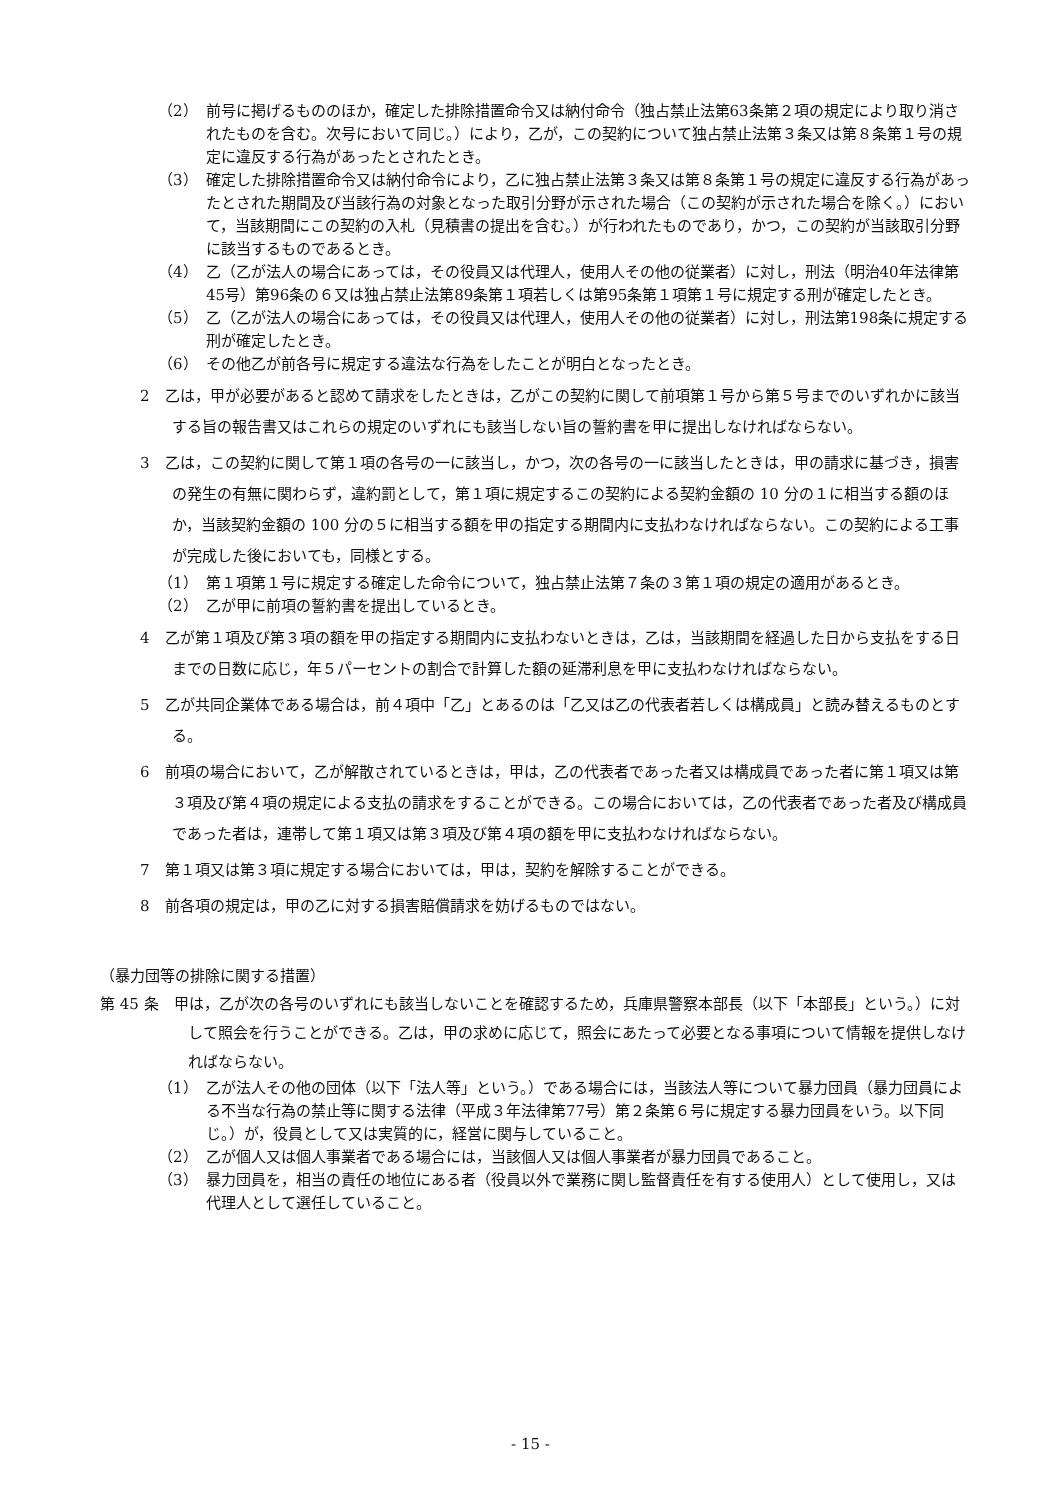（2）　前号に掲げるもののほか，確定した排除措置命令又は納付命令（独占禁止法第63条第２項の規定により取り消されたものを含む。次号において同じ。）により，乙が，この契約について独占禁止法第３条又は第８条第１号の規定に違反する行為があったとされたとき。
（3）　確定した排除措置命令又は納付命令により，乙に独占禁止法第３条又は第８条第１号の規定に違反する行為があったとされた期間及び当該行為の対象となった取引分野が示された場合（この契約が示された場合を除く。）において，当該期間にこの契約の入札（見積書の提出を含む。）が行われたものであり，かつ，この契約が当該取引分野に該当するものであるとき。
（4）　乙（乙が法人の場合にあっては，その役員又は代理人，使用人その他の従業者）に対し，刑法（明治40年法律第45号）第96条の６又は独占禁止法第89条第１項若しくは第95条第１項第１号に規定する刑が確定したとき。
（5）　乙（乙が法人の場合にあっては，その役員又は代理人，使用人その他の従業者）に対し，刑法第198条に規定する刑が確定したとき。
（6）　その他乙が前各号に規定する違法な行為をしたことが明白となったとき。
2　乙は，甲が必要があると認めて請求をしたときは，乙がこの契約に関して前項第１号から第５号までのいずれかに該当する旨の報告書又はこれらの規定のいずれにも該当しない旨の誓約書を甲に提出しなければならない。
3　乙は，この契約に関して第１項の各号の一に該当し，かつ，次の各号の一に該当したときは，甲の請求に基づき，損害の発生の有無に関わらず，違約罰として，第１項に規定するこの契約による契約金額の 10 分の１に相当する額のほか，当該契約金額の 100 分の５に相当する額を甲の指定する期間内に支払わなければならない。この契約による工事が完成した後においても，同様とする。
（1）　第１項第１号に規定する確定した命令について，独占禁止法第７条の３第１項の規定の適用があるとき。
（2）　乙が甲に前項の誓約書を提出しているとき。
4　乙が第１項及び第３項の額を甲の指定する期間内に支払わないときは，乙は，当該期間を経過した日から支払をする日までの日数に応じ，年５パーセントの割合で計算した額の延滞利息を甲に支払わなければならない。
5　乙が共同企業体である場合は，前４項中「乙」とあるのは「乙又は乙の代表者若しくは構成員」と読み替えるものとする。
6　前項の場合において，乙が解散されているときは，甲は，乙の代表者であった者又は構成員であった者に第１項又は第３項及び第４項の規定による支払の請求をすることができる。この場合においては，乙の代表者であった者及び構成員であった者は，連帯して第１項又は第３項及び第４項の額を甲に支払わなければならない。
7　第１項又は第３項に規定する場合においては，甲は，契約を解除することができる。
8　前各項の規定は，甲の乙に対する損害賠償請求を妨げるものではない。
（暴力団等の排除に関する措置）
第 45 条　甲は，乙が次の各号のいずれにも該当しないことを確認するため，兵庫県警察本部長（以下「本部長」という。）に対して照会を行うことができる。乙は，甲の求めに応じて，照会にあたって必要となる事項について情報を提供しなければならない。
（1）　乙が法人その他の団体（以下「法人等」という。）である場合には，当該法人等について暴力団員（暴力団員による不当な行為の禁止等に関する法律（平成３年法律第77号）第２条第６号に規定する暴力団員をいう。以下同じ。）が，役員として又は実質的に，経営に関与していること。
（2）　乙が個人又は個人事業者である場合には，当該個人又は個人事業者が暴力団員であること。
（3）　暴力団員を，相当の責任の地位にある者（役員以外で業務に関し監督責任を有する使用人）として使用し，又は代理人として選任していること。
- 15 -